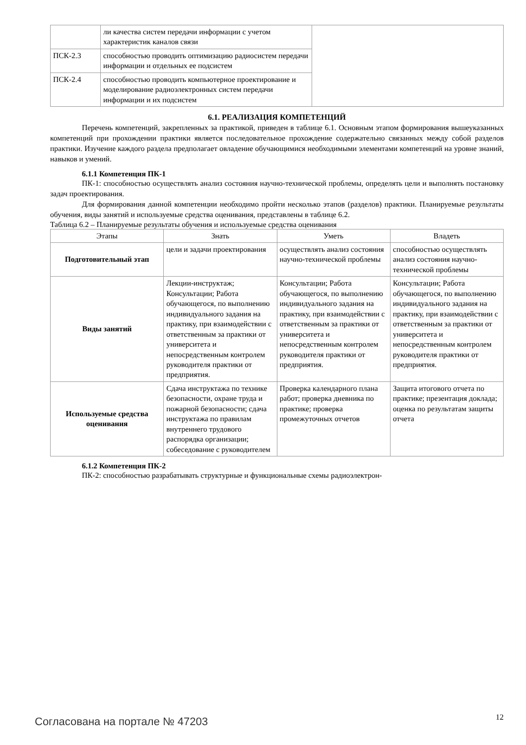| | ли качества систем передачи информации с учетом характеристик каналов связи | |
| ПСК-2.3 | способностью проводить оптимизацию радиосистем передачи информации и отдельных ее подсистем | |
| ПСК-2.4 | способностью проводить компьютерное проектирование и моделирование радиоэлектронных систем передачи информации и их подсистем | |
6.1. РЕАЛИЗАЦИЯ КОМПЕТЕНЦИЙ
Перечень компетенций, закрепленных за практикой, приведен в таблице 6.1. Основным этапом формирования вышеуказанных компетенций при прохождении практики является последовательное прохождение содержательно связанных между собой разделов практики. Изучение каждого раздела предполагает овладение обучающимися необходимыми элементами компетенций на уровне знаний, навыков и умений.
6.1.1 Компетенция ПК-1
ПК-1: способностью осуществлять анализ состояния научно-технической проблемы, определять цели и выполнять постановку задач проектирования.
Для формирования данной компетенции необходимо пройти несколько этапов (разделов) практики. Планируемые результаты обучения, виды занятий и используемые средства оценивания, представлены в таблице 6.2.
Таблица 6.2 – Планируемые результаты обучения и используемые средства оценивания
| Этапы | Знать | Уметь | Владеть |
| --- | --- | --- | --- |
| Подготовительный этап | цели и задачи проектирования | осуществлять анализ состояния научно-технической проблемы | способностью осуществлять анализ состояния научно-технической проблемы |
| Виды занятий | Лекции-инструктаж; Консультации; Работа обучающегося, по выполнению индивидуального задания на практику, при взаимодействии с ответственным за практики от университета и непосредственным контролем руководителя практики от предприятия. | Консультации; Работа обучающегося, по выполнению индивидуального задания на практику, при взаимодействии с ответственным за практики от университета и непосредственным контролем руководителя практики от предприятия. | Консультации; Работа обучающегося, по выполнению индивидуального задания на практику, при взаимодействии с ответственным за практики от университета и непосредственным контролем руководителя практики от предприятия. |
| Используемые средства оценивания | Сдача инструктажа по технике безопасности, охране труда и пожарной безопасности; сдача инструктажа по правилам внутреннего трудового распорядка организации; собеседование с руководителем | Проверка календарного плана работ; проверка дневника по практике; проверка промежуточных отчетов | Защита итогового отчета по практике; презентация доклада; оценка по результатам защиты отчета |
6.1.2 Компетенция ПК-2
ПК-2: способностью разрабатывать структурные и функциональные схемы радиоэлектрон-
Согласована на портале № 47203 12